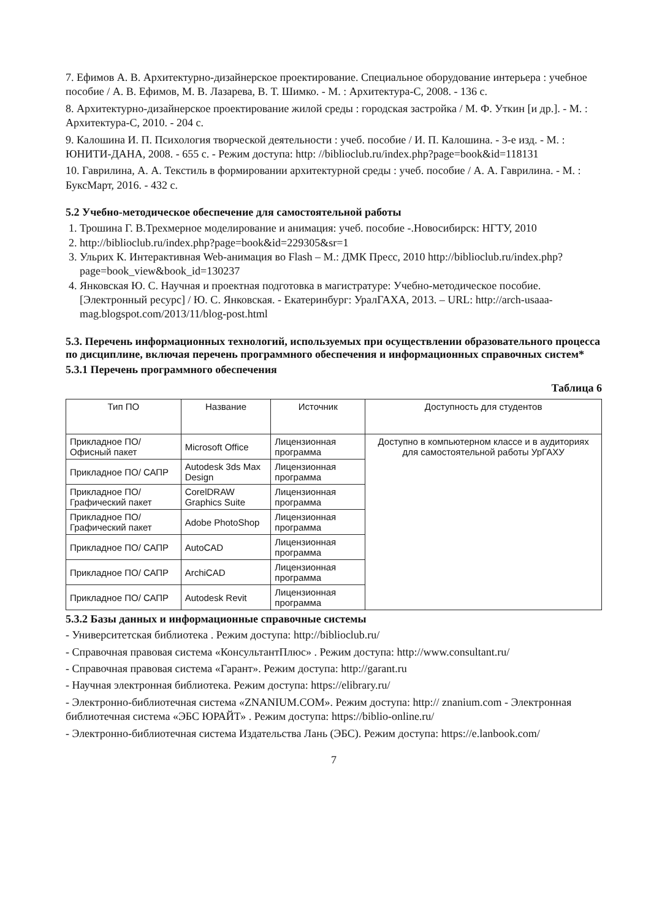7. Ефимов А. В. Архитектурно-дизайнерское проектирование. Специальное оборудование интерьера : учебное пособие / А. В. Ефимов, М. В. Лазарева, В. Т. Шимко. - М. : Архитектура-С, 2008. - 136 с.
8. Архитектурно-дизайнерское проектирование жилой среды : городская застройка / М. Ф. Уткин [и др.]. - М. : Архитектура-С, 2010. - 204 с.
9. Калошина И. П. Психология творческой деятельности : учеб. пособие / И. П. Калошина. - 3-е изд. - М. : ЮНИТИ-ДАНА, 2008. - 655 с. - Режим доступа: http: //biblioclub.ru/index.php?page=book&id=118131
10. Гаврилина, А. А. Текстиль в формировании архитектурной среды : учеб. пособие / А. А. Гаврилина. - М. : БуксМарт, 2016. - 432 с.
5.2 Учебно-методическое обеспечение для самостоятельной работы
1. Трошина Г. В.Трехмерное моделирование и анимация: учеб. пособие -.Новосибирск: НГТУ, 2010
2. http://biblioclub.ru/index.php?page=book&id=229305&sr=1
3. Ульрих К. Интерактивная Web-анимация во Flash – М.: ДМК Пресс, 2010 http://biblioclub.ru/index.php?page=book_view&book_id=130237
4. Янковская Ю. С. Научная и проектная подготовка в магистратуре: Учебно-методическое пособие. [Электронный ресурс] / Ю. С. Янковская. - Екатеринбург: УралГАХА, 2013. – URL: http://arch-usaaa-mag.blogspot.com/2013/11/blog-post.html
5.3. Перечень информационных технологий, используемых при осуществлении образовательного процесса по дисциплине, включая перечень программного обеспечения и информационных справочных систем*
5.3.1 Перечень программного обеспечения
Таблица 6
| Тип ПО | Название | Источник | Доступность для студентов |
| --- | --- | --- | --- |
| Прикладное ПО/ Офисный пакет | Microsoft Office | Лицензионная программа | Доступно в компьютерном классе и в аудиториях для самостоятельной работы УрГАХУ |
| Прикладное ПО/ САПР | Autodesk 3ds Max Design | Лицензионная программа | |
| Прикладное ПО/ Графический пакет | CorelDRAW Graphics Suite | Лицензионная программа | |
| Прикладное ПО/ Графический пакет | Adobe PhotoShop | Лицензионная программа | |
| Прикладное ПО/ САПР | AutoCAD | Лицензионная программа | |
| Прикладное ПО/ САПР | ArchiCAD | Лицензионная программа | |
| Прикладное ПО/ САПР | Autodesk Revit | Лицензионная программа | |
5.3.2 Базы данных и информационные справочные системы
- Университетская библиотека . Режим доступа: http://biblioclub.ru/
- Справочная правовая система «КонсультантПлюс» . Режим доступа: http://www.consultant.ru/
- Справочная правовая система «Гарант». Режим доступа: http://garant.ru
- Научная электронная библиотека. Режим доступа: https://elibrary.ru/
- Электронно-библиотечная система «ZNANIUM.COM». Режим доступа: http:// znanium.com - Электронная библиотечная система «ЭБС ЮРАЙТ» . Режим доступа: https://biblio-online.ru/
- Электронно-библиотечная система Издательства Лань (ЭБС). Режим доступа: https://e.lanbook.com/
7